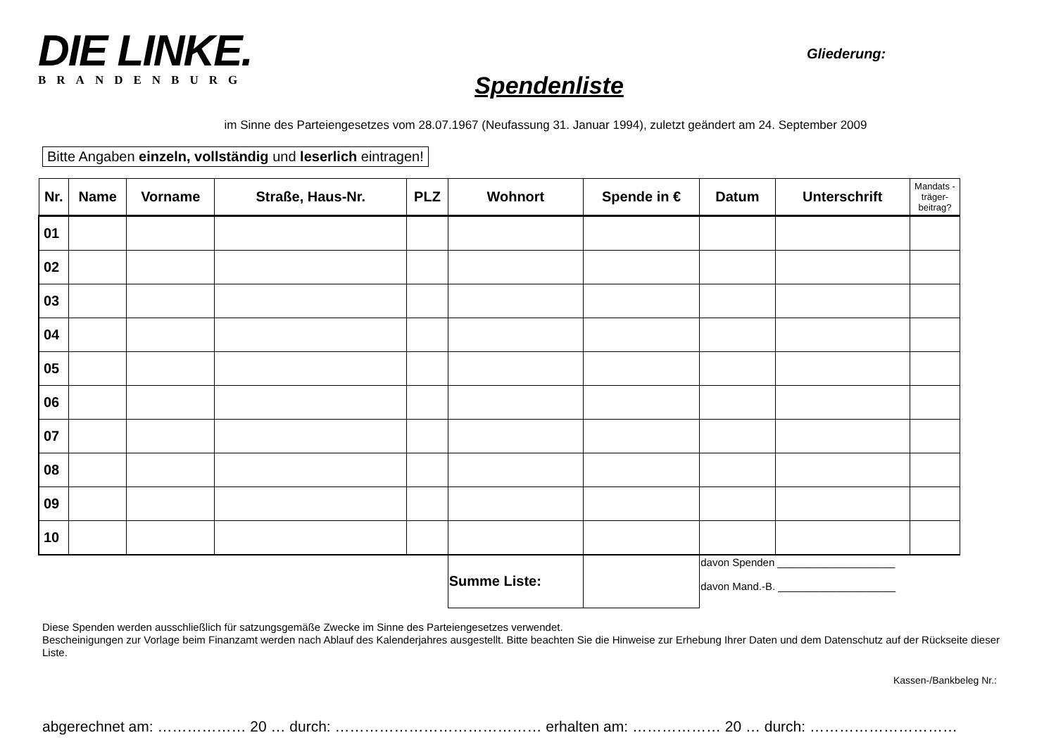DIE LINKE.
BRANDENBURG
Spendenliste
Gliederung:
im Sinne des Parteiengesetzes vom 28.07.1967 (Neufassung 31. Januar 1994), zuletzt geändert am 24. September 2009
Bitte Angaben einzeln, vollständig und leserlich eintragen!
| Nr. | Name | Vorname | Straße, Haus-Nr. | PLZ | Wohnort | Spende in € | Datum | Unterschrift | Mandats -träger-beitrag? |
| --- | --- | --- | --- | --- | --- | --- | --- | --- | --- |
| 01 | | | | | | | | | |
| 02 | | | | | | | | | |
| 03 | | | | | | | | | |
| 04 | | | | | | | | | |
| 05 | | | | | | | | | |
| 06 | | | | | | | | | |
| 07 | | | | | | | | | |
| 08 | | | | | | | | | |
| 09 | | | | | | | | | |
| 10 | | | | | | | | | |
| | | | | | Summe Liste: | | davon Spenden ____________________ davon Mand.-B. ____________________ | | |
Diese Spenden werden ausschließlich für satzungsgemäße Zwecke im Sinne des Parteiengesetzes verwendet.
Bescheinigungen zur Vorlage beim Finanzamt werden nach Ablauf des Kalenderjahres ausgestellt. Bitte beachten Sie die Hinweise zur Erhebung Ihrer Daten und dem Datenschutz auf der Rückseite dieser Liste.
Kassen-/Bankbeleg Nr.:
abgerechnet am: ……………… 20 … durch: …………………………………… erhalten am: ……………… 20 … durch: …………………………